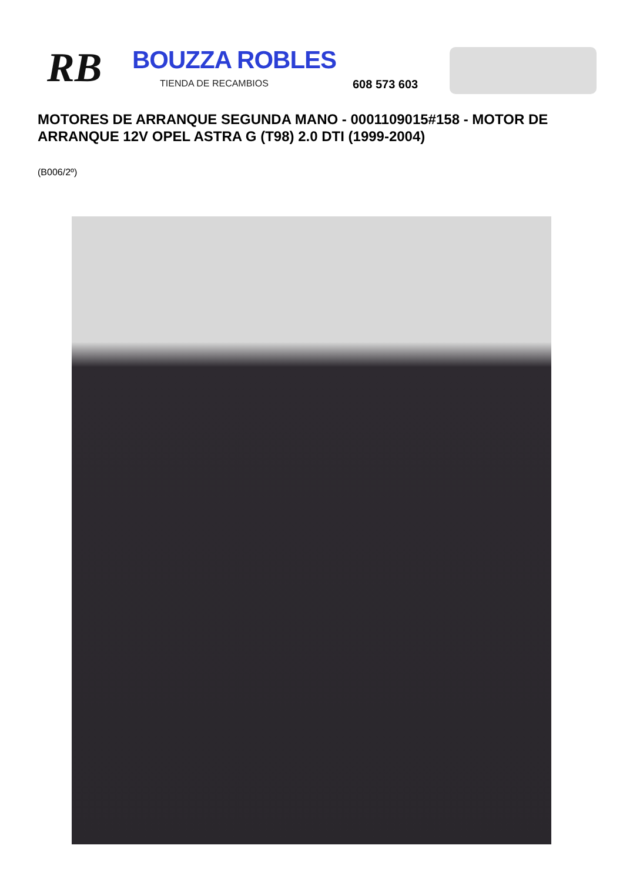RB BOUZZA ROBLES
TIENDA DE RECAMBIOS 608 573 603
MOTORES DE ARRANQUE SEGUNDA MANO - 0001109015#158 - MOTOR DE ARRANQUE 12V OPEL ASTRA G (T98) 2.0 DTI (1999-2004)
(B006/2º)